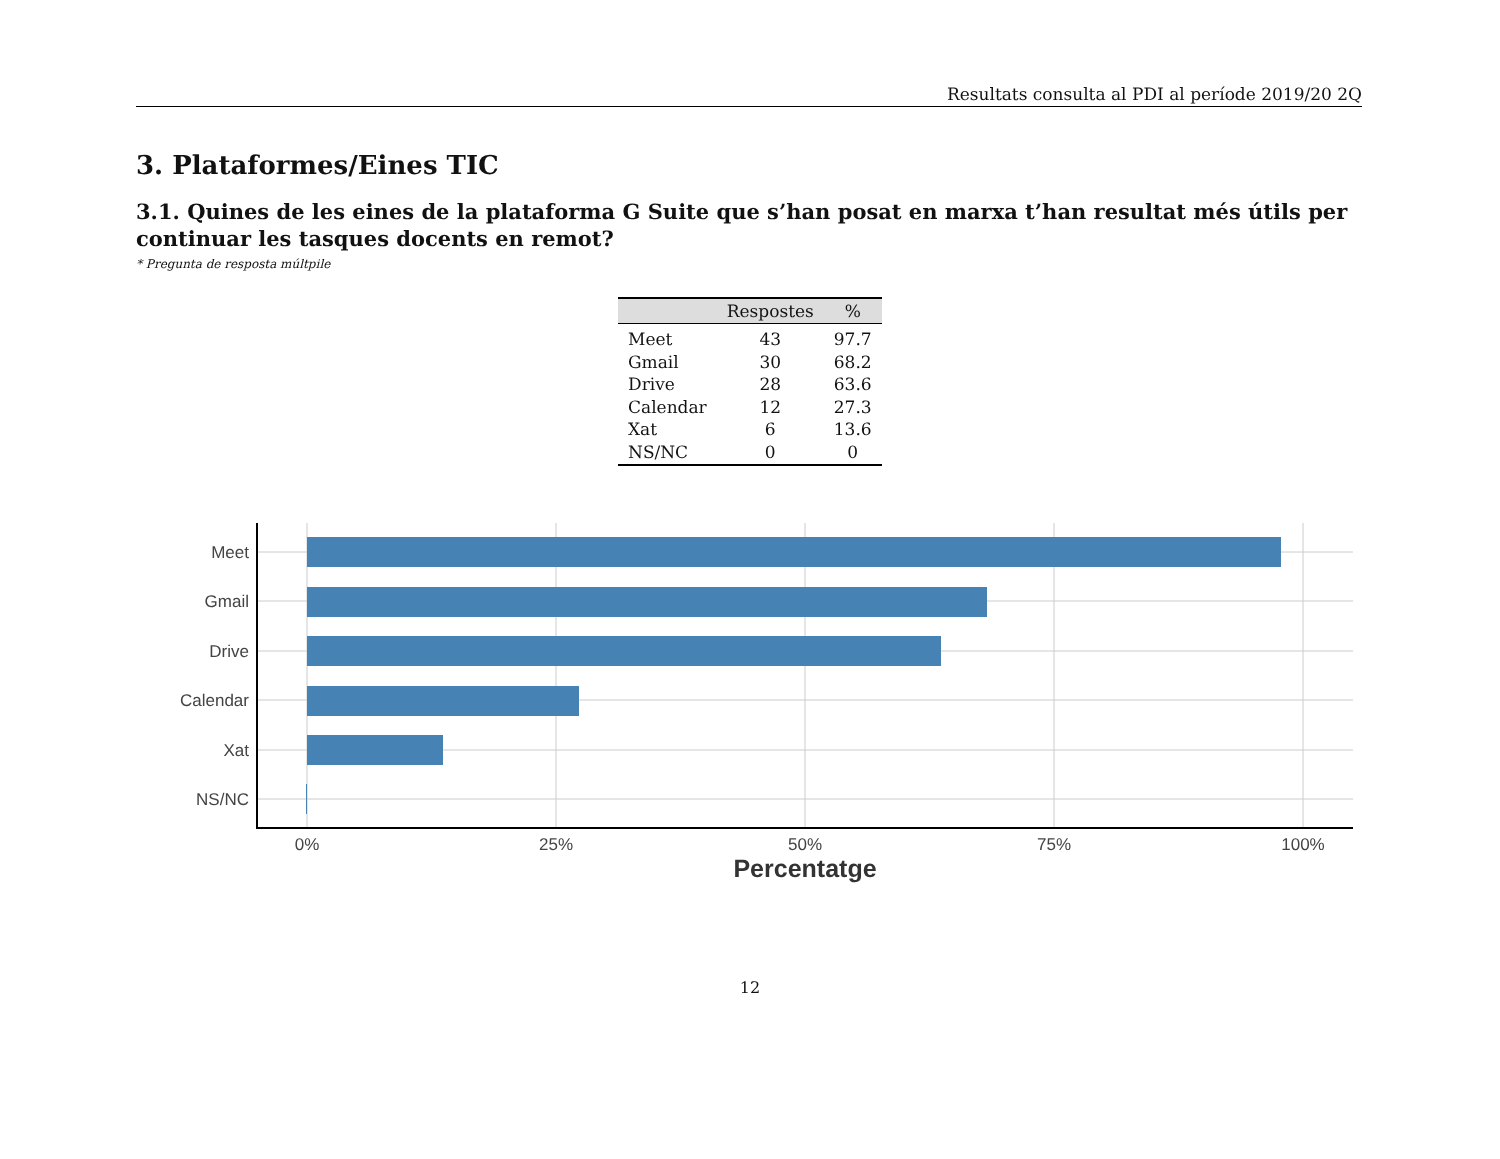Resultats consulta al PDI al període 2019/20 2Q
3. Plataformes/Eines TIC
3.1. Quines de les eines de la plataforma G Suite que s’han posat en marxa t’han resultat més útils per continuar les tasques docents en remot?
* Pregunta de resposta múltpile
| | Respostes | % |
| --- | --- | --- |
| Meet | 43 | 97.7 |
| Gmail | 30 | 68.2 |
| Drive | 28 | 63.6 |
| Calendar | 12 | 27.3 |
| Xat | 6 | 13.6 |
| NS/NC | 0 | 0 |
Meet
Gmail
Drive
Calendar
Xat
NS/NC
0%
25%
50%
75%
100%
Percentatge
12